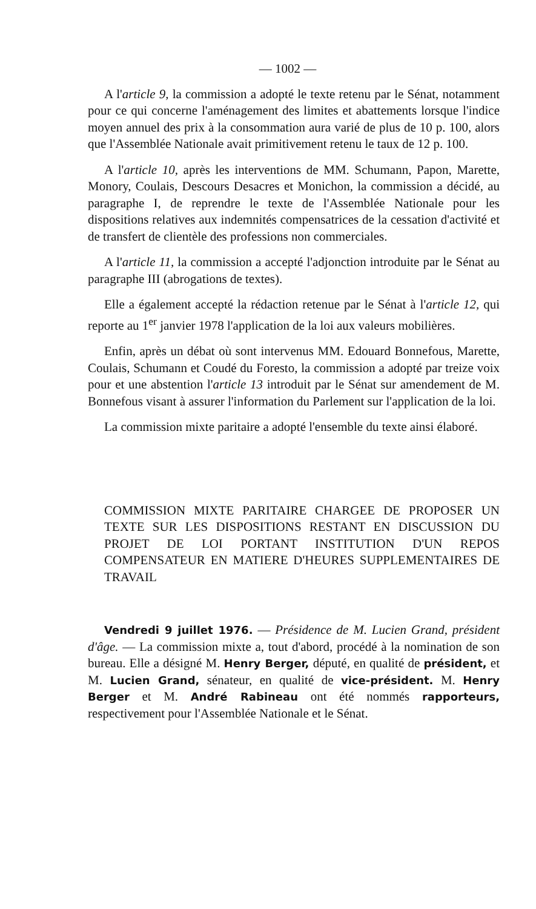— 1002 —
A l'article 9, la commission a adopté le texte retenu par le Sénat, notamment pour ce qui concerne l'aménagement des limites et abattements lorsque l'indice moyen annuel des prix à la consommation aura varié de plus de 10 p. 100, alors que l'Assemblée Nationale avait primitivement retenu le taux de 12 p. 100.
A l'article 10, après les interventions de MM. Schumann, Papon, Marette, Monory, Coulais, Descours Desacres et Monichon, la commission a décidé, au paragraphe I, de reprendre le texte de l'Assemblée Nationale pour les dispositions relatives aux indemnités compensatrices de la cessation d'activité et de transfert de clientèle des professions non commerciales.
A l'article 11, la commission a accepté l'adjonction introduite par le Sénat au paragraphe III (abrogations de textes).
Elle a également accepté la rédaction retenue par le Sénat à l'article 12, qui reporte au 1<sup>er</sup> janvier 1978 l'application de la loi aux valeurs mobilières.
Enfin, après un débat où sont intervenus MM. Edouard Bonnefous, Marette, Coulais, Schumann et Coudé du Foresto, la commission a adopté par treize voix pour et une abstention l'article 13 introduit par le Sénat sur amendement de M. Bonnefous visant à assurer l'information du Parlement sur l'application de la loi.
La commission mixte paritaire a adopté l'ensemble du texte ainsi élaboré.
COMMISSION MIXTE PARITAIRE CHARGEE DE PROPOSER UN TEXTE SUR LES DISPOSITIONS RESTANT EN DISCUSSION DU PROJET DE LOI PORTANT INSTITUTION D'UN REPOS COMPENSATEUR EN MATIERE D'HEURES SUPPLEMENTAIRES DE TRAVAIL
Vendredi 9 juillet 1976. — Présidence de M. Lucien Grand, président d'âge. — La commission mixte a, tout d'abord, procédé à la nomination de son bureau. Elle a désigné M. Henry Berger, député, en qualité de président, et M. Lucien Grand, sénateur, en qualité de vice-président. M. Henry Berger et M. André Rabineau ont été nommés rapporteurs, respectivement pour l'Assemblée Nationale et le Sénat.